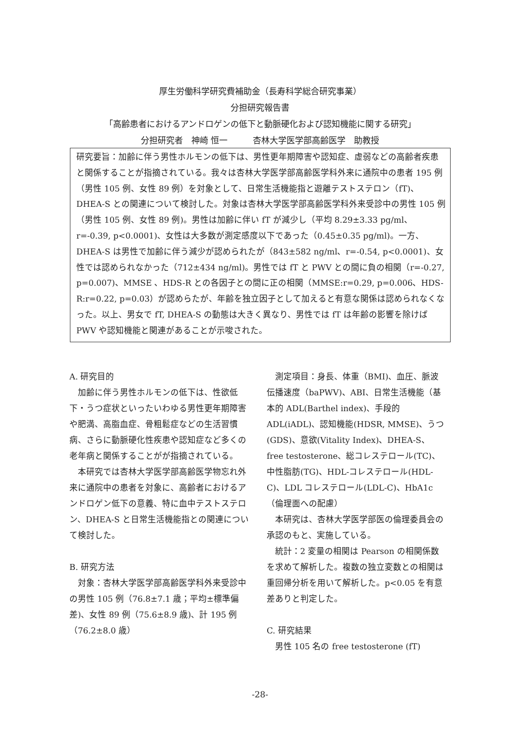厚生労働科学研究費補助金（長寿科学総合研究事業）
分担研究報告書
「高齢患者におけるアンドロゲンの低下と動脈硬化および認知機能に関する研究」
分担研究者　神崎 恒一　　　杏林大学医学部高齢医学　助教授
研究要旨：加齢に伴う男性ホルモンの低下は、男性更年期障害や認知症、虚弱などの高齢者疾患と関係することが指摘されている。我々は杏林大学医学部高齢医学科外来に通院中の患者 195 例（男性 105 例、女性 89 例）を対象として、日常生活機能指と遊離テストステロン（fT)、DHEA-S との関連について検討した。対象は杏林大学医学部高齢医学科外来受診中の男性 105 例（男性 105 例、女性 89 例)。男性は加齢に伴い fT が減少し（平均 8.29±3.33 pg/ml、r=-0.39, p<0.0001)、女性は大多数が測定感度以下であった（0.45±0.35 pg/ml)。一方、DHEA-S は男性で加齢に伴う減少が認められたが（843±582 ng/ml、r=-0.54, p<0.0001)、女性では認められなかった（712±434 ng/ml)。男性では fT と PWV との間に負の相関（r=-0.27, p=0.007)、MMSE 、HDS-R との各因子との間に正の相関（MMSE:r=0.29, p=0.006、HDS-R:r=0.22, p=0.03）が認めらたが、年齢を独立因子として加えると有意な関係は認められなくなった。以上、男女で fT, DHEA-S の動態は大きく異なり、男性では fT は年齢の影響を除けば PWV や認知機能と関連があることが示唆された。
A. 研究目的
加齢に伴う男性ホルモンの低下は、性欲低下・うつ症状といったいわゆる男性更年期障害や肥満、高脂血症、骨粗鬆症などの生活習慣病、さらに動脈硬化性疾患や認知症など多くの老年病と関係することがが指摘されている。
本研究では杏林大学医学部高齢医学物忘れ外来に通院中の患者を対象に、高齢者におけるアンドロゲン低下の意義、特に血中テストステロン、DHEA-S と日常生活機能指との関連について検討した。
B. 研究方法
対象：杏林大学医学部高齢医学科外来受診中の男性 105 例（76.8±7.1 歳；平均±標準偏差)、女性 89 例（75.6±8.9 歳)、計 195 例（76.2±8.0 歳）
測定項目：身長、体重（BMI)、血圧、脈波伝播速度（baPWV)、ABI、日常生活機能（基本的 ADL(Barthel index)、手段的 ADL(iADL)、認知機能(HDSR, MMSE)、うつ(GDS)、意欲(Vitality Index)、DHEA-S、free testosterone、総コレステロール(TC)、中性脂肪(TG)、HDL-コレステロール(HDL-C)、LDL コレステロール(LDL-C)、HbA1c
（倫理面への配慮）
本研究は、杏林大学医学部医の倫理委員会の承認のもと、実施している。
統計：2 変量の相関は Pearson の相関係数を求めて解析した。複数の独立変数との相関は重回帰分析を用いて解析した。p<0.05 を有意差ありと判定した。
C. 研究結果
男性 105 名の free testosterone (fT)
-28-